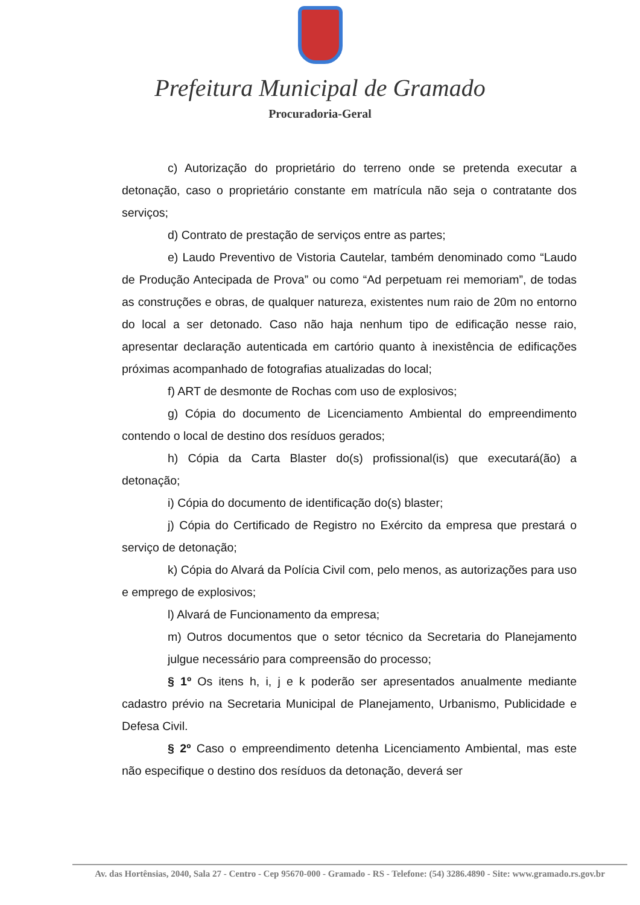Prefeitura Municipal de Gramado
Procuradoria-Geral
c) Autorização do proprietário do terreno onde se pretenda executar a detonação, caso o proprietário constante em matrícula não seja o contratante dos serviços;
d) Contrato de prestação de serviços entre as partes;
e) Laudo Preventivo de Vistoria Cautelar, também denominado como “Laudo de Produção Antecipada de Prova” ou como “Ad perpetuam rei memoriam”, de todas as construções e obras, de qualquer natureza, existentes num raio de 20m no entorno do local a ser detonado. Caso não haja nenhum tipo de edificação nesse raio, apresentar declaração autenticada em cartório quanto à inexistência de edificações próximas acompanhado de fotografias atualizadas do local;
f) ART de desmonte de Rochas com uso de explosivos;
g) Cópia do documento de Licenciamento Ambiental do empreendimento contendo o local de destino dos resíduos gerados;
h) Cópia da Carta Blaster do(s) profissional(is) que executará(ão) a detonação;
i) Cópia do documento de identificação do(s) blaster;
j) Cópia do Certificado de Registro no Exército da empresa que prestará o serviço de detonação;
k) Cópia do Alvará da Polícia Civil com, pelo menos, as autorizações para uso e emprego de explosivos;
l) Alvará de Funcionamento da empresa;
m) Outros documentos que o setor técnico da Secretaria do Planejamento julgue necessário para compreensão do processo;
§ 1º Os itens h, i, j e k poderão ser apresentados anualmente mediante cadastro prévio na Secretaria Municipal de Planejamento, Urbanismo, Publicidade e Defesa Civil.
§ 2º Caso o empreendimento detenha Licenciamento Ambiental, mas este não especifique o destino dos resíduos da detonação, deverá ser
Av. das Hortênsias, 2040, Sala 27 - Centro - Cep 95670-000 - Gramado - RS - Telefone: (54) 3286.4890 - Site: www.gramado.rs.gov.br